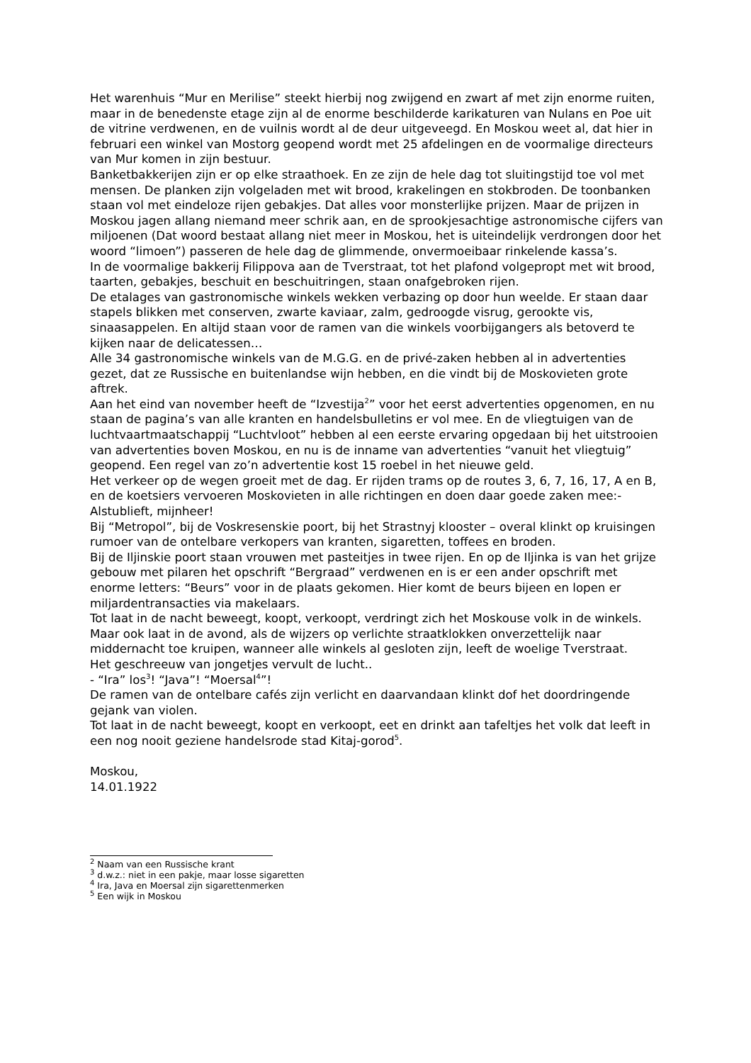Het warenhuis “Mur en Merilise” steekt hierbij nog zwijgend en zwart af met zijn enorme ruiten, maar in de benedenste etage zijn al de enorme beschilderde karikaturen van Nulans en Poe uit de vitrine verdwenen, en de vuilnis wordt al de deur uitgeveegd. En Moskou weet al, dat hier in februari een winkel van Mostorg geopend wordt met 25 afdelingen en de voormalige directeurs van Mur komen in zijn bestuur.
Banketbakkerijen zijn er op elke straathoek. En ze zijn de hele dag tot sluitingstijd toe vol met mensen. De planken zijn volgeladen met wit brood, krakelingen en stokbroden. De toonbanken staan vol met eindeloze rijen gebakjes. Dat alles voor monsterlijke prijzen. Maar de prijzen in Moskou jagen allang niemand meer schrik aan, en de sprookjesachtige astronomische cijfers van miljoenen (Dat woord bestaat allang niet meer in Moskou, het is uiteindelijk verdrongen door het woord “limoen”) passeren de hele dag de glimmende, onvermoeibaar rinkelende kassa’s.
In de voormalige bakkerij Filippova aan de Tverstraat, tot het plafond volgepropt met wit brood, taarten, gebakjes, beschuit en beschuitringen, staan onafgebroken rijen.
De etalages van gastronomische winkels wekken verbazing op door hun weelde. Er staan daar stapels blikken met conserven, zwarte kaviaar, zalm, gedroogde visrug, gerookte vis, sinaasappelen. En altijd staan voor de ramen van die winkels voorbijgangers als betoverd te kijken naar de delicatessen…
Alle 34 gastronomische winkels van de M.G.G. en de privé-zaken hebben al in advertenties gezet, dat ze Russische en buitenlandse wijn hebben, en die vindt bij de Moskovieten grote aftrek.
Aan het eind van november heeft de “Izvestija<sup>2</sup>” voor het eerst advertenties opgenomen, en nu staan de pagina’s van alle kranten en handelsbulletins er vol mee. En de vliegtuigen van de luchtvaartmaatschappij “Luchtvloot” hebben al een eerste ervaring opgedaan bij het uitstrooien van advertenties boven Moskou, en nu is de inname van advertenties “vanuit het vliegtuig” geopend. Een regel van zo’n advertentie kost 15 roebel in het nieuwe geld.
Het verkeer op de wegen groeit met de dag. Er rijden trams op de routes 3, 6, 7, 16, 17, A en B, en de koetsiers vervoeren Moskovieten in alle richtingen en doen daar goede zaken mee:- Alstublieft, mijnheer!
Bij “Metropol”, bij de Voskresenskie poort, bij het Strastnyj klooster – overal klinkt op kruisingen rumoer van de ontelbare verkopers van kranten, sigaretten, toffees en broden.
Bij de Iljinskie poort staan vrouwen met pasteitjes in twee rijen. En op de Iljinka is van het grijze gebouw met pilaren het opschrift “Bergraad” verdwenen en is er een ander opschrift met enorme letters: “Beurs” voor in de plaats gekomen. Hier komt de beurs bijeen en lopen er miljardentransacties via makelaars.
Tot laat in de nacht beweegt, koopt, verkoopt, verdringt zich het Moskouse volk in de winkels.
Maar ook laat in de avond, als de wijzers op verlichte straatklokken onverzettelijk naar middernacht toe kruipen, wanneer alle winkels al gesloten zijn, leeft de woelige Tverstraat.
Het geschreeuw van jongetjes vervult de lucht..
- “Ira” los<sup>3</sup>! “Java”! “Moersal<sup>4</sup>”!
De ramen van de ontelbare cafés zijn verlicht en daarvandaan klinkt dof het doordringende gejank van violen.
Tot laat in de nacht beweegt, koopt en verkoopt, eet en drinkt aan tafeltjes het volk dat leeft in een nog nooit geziene handelsrode stad Kitaj-gorod<sup>5</sup>.
Moskou,
14.01.1922
<sup>2</sup> Naam van een Russische krant
<sup>3</sup> d.w.z.: niet in een pakje, maar losse sigaretten
<sup>4</sup> Ira, Java en Moersal zijn sigarettenmerken
<sup>5</sup> Een wijk in Moskou